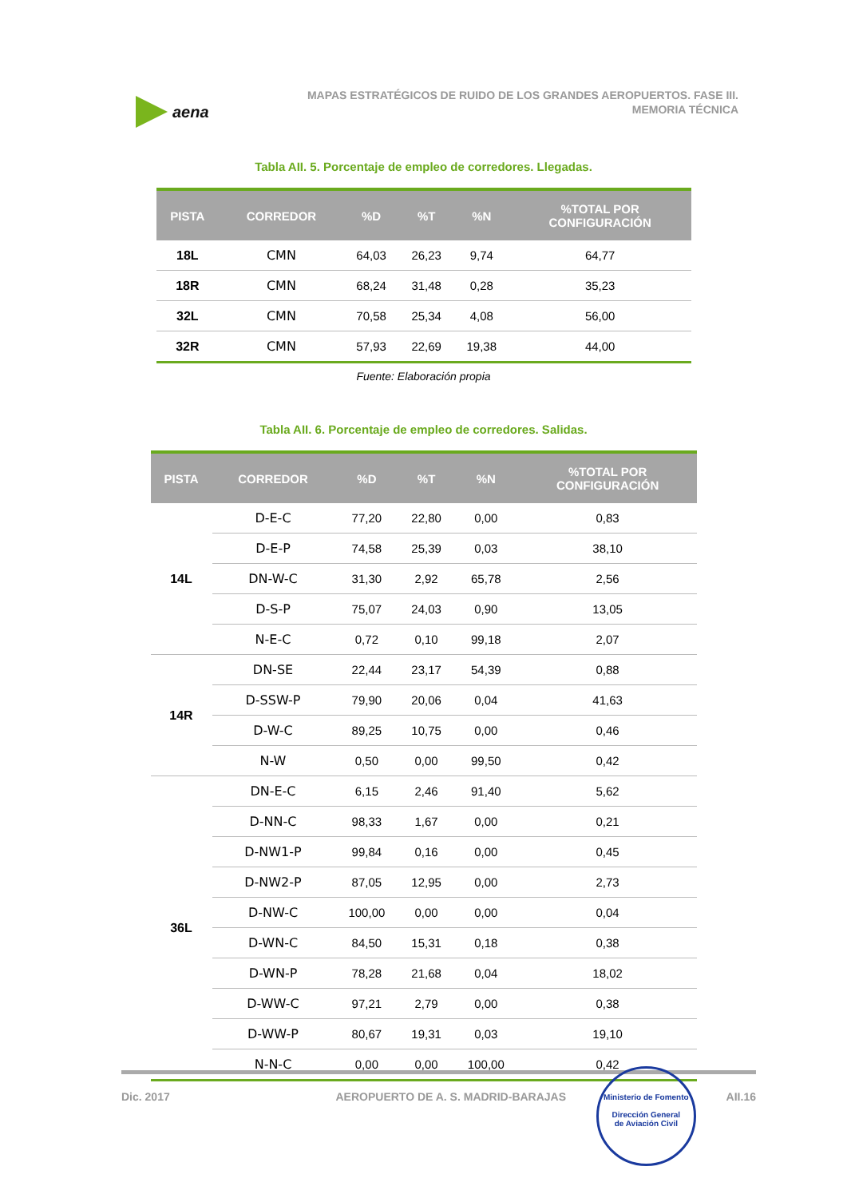aena
MAPAS ESTRATÉGICOS DE RUIDO DE LOS GRANDES AEROPUERTOS. FASE III.
MEMORIA TÉCNICA
Tabla AII. 5. Porcentaje de empleo de corredores. Llegadas.
| PISTA | CORREDOR | %D | %T | %N | %TOTAL POR CONFIGURACIÓN |
| --- | --- | --- | --- | --- | --- |
| 18L | CMN | 64,03 | 26,23 | 9,74 | 64,77 |
| 18R | CMN | 68,24 | 31,48 | 0,28 | 35,23 |
| 32L | CMN | 70,58 | 25,34 | 4,08 | 56,00 |
| 32R | CMN | 57,93 | 22,69 | 19,38 | 44,00 |
Fuente: Elaboración propia
Tabla AII. 6. Porcentaje de empleo de corredores. Salidas.
| PISTA | CORREDOR | %D | %T | %N | %TOTAL POR CONFIGURACIÓN |
| --- | --- | --- | --- | --- | --- |
| 14L | D-E-C | 77,20 | 22,80 | 0,00 | 0,83 |
| | D-E-P | 74,58 | 25,39 | 0,03 | 38,10 |
| | DN-W-C | 31,30 | 2,92 | 65,78 | 2,56 |
| | D-S-P | 75,07 | 24,03 | 0,90 | 13,05 |
| | N-E-C | 0,72 | 0,10 | 99,18 | 2,07 |
| 14R | DN-SE | 22,44 | 23,17 | 54,39 | 0,88 |
| | D-SSW-P | 79,90 | 20,06 | 0,04 | 41,63 |
| | D-W-C | 89,25 | 10,75 | 0,00 | 0,46 |
| | N-W | 0,50 | 0,00 | 99,50 | 0,42 |
| 36L | DN-E-C | 6,15 | 2,46 | 91,40 | 5,62 |
| | D-NN-C | 98,33 | 1,67 | 0,00 | 0,21 |
| | D-NW1-P | 99,84 | 0,16 | 0,00 | 0,45 |
| | D-NW2-P | 87,05 | 12,95 | 0,00 | 2,73 |
| | D-NW-C | 100,00 | 0,00 | 0,00 | 0,04 |
| | D-WN-C | 84,50 | 15,31 | 0,18 | 0,38 |
| | D-WN-P | 78,28 | 21,68 | 0,04 | 18,02 |
| | D-WW-C | 97,21 | 2,79 | 0,00 | 0,38 |
| | D-WW-P | 80,67 | 19,31 | 0,03 | 19,10 |
| | N-N-C | 0,00 | 0,00 | 100,00 | 0,42 |
Dic. 2017 AEROPUERTO DE A. S. MADRID-BARAJAS
Ministerio de Fomento
Dirección General
de Aviación Civil
AII.16